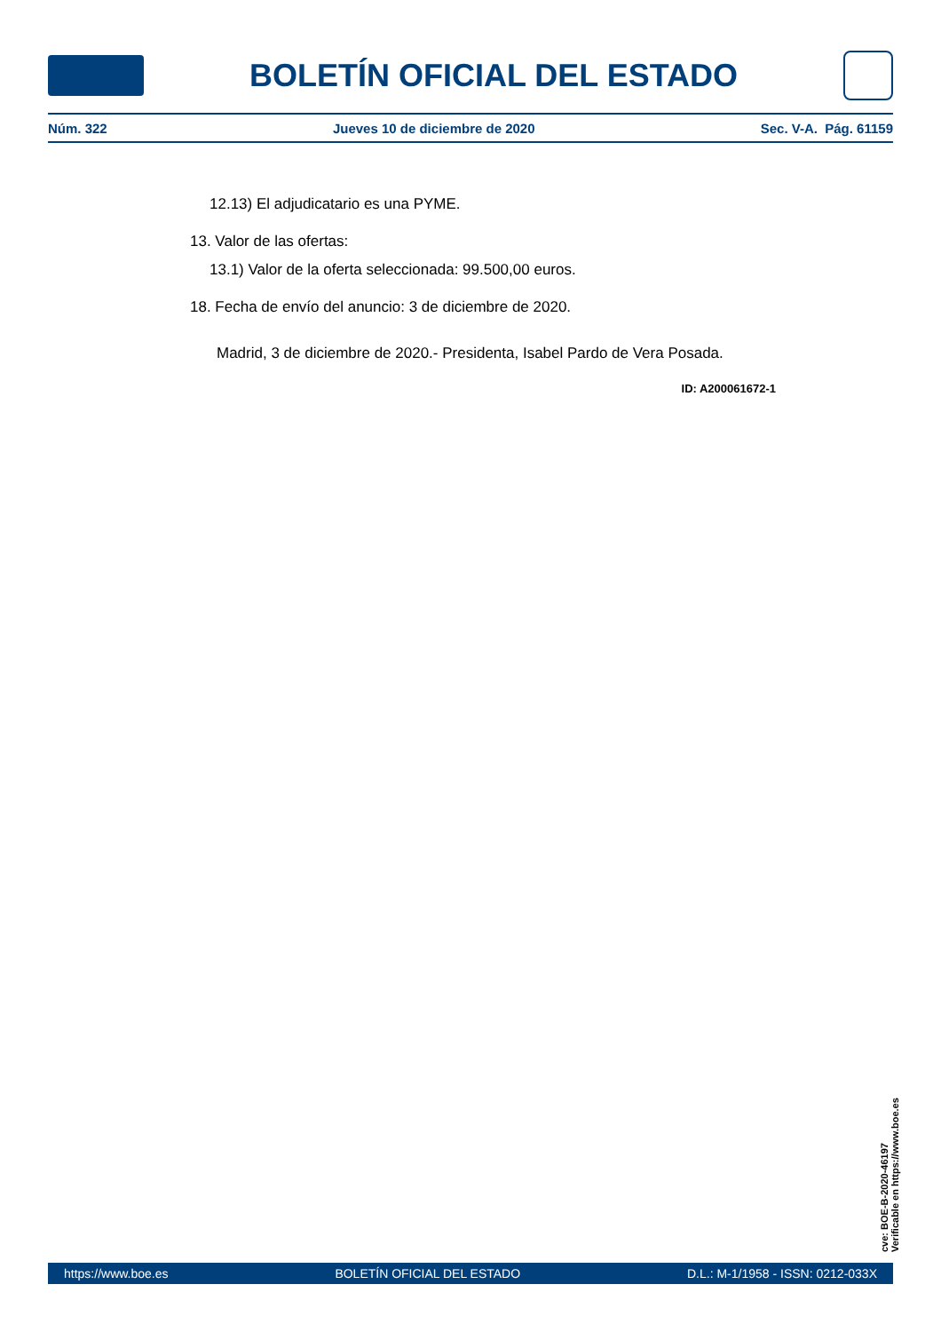BOLETÍN OFICIAL DEL ESTADO
Núm. 322 Jueves 10 de diciembre de 2020 Sec. V-A. Pág. 61159
12.13) El adjudicatario es una PYME.
13. Valor de las ofertas:
13.1) Valor de la oferta seleccionada: 99.500,00 euros.
18. Fecha de envío del anuncio: 3 de diciembre de 2020.
Madrid, 3 de diciembre de 2020.- Presidenta, Isabel Pardo de Vera Posada.
ID: A200061672-1
cve: BOE-B-2020-46197
Verificable en https://www.boe.es
https://www.boe.es BOLETÍN OFICIAL DEL ESTADO D.L.: M-1/1958 - ISSN: 0212-033X